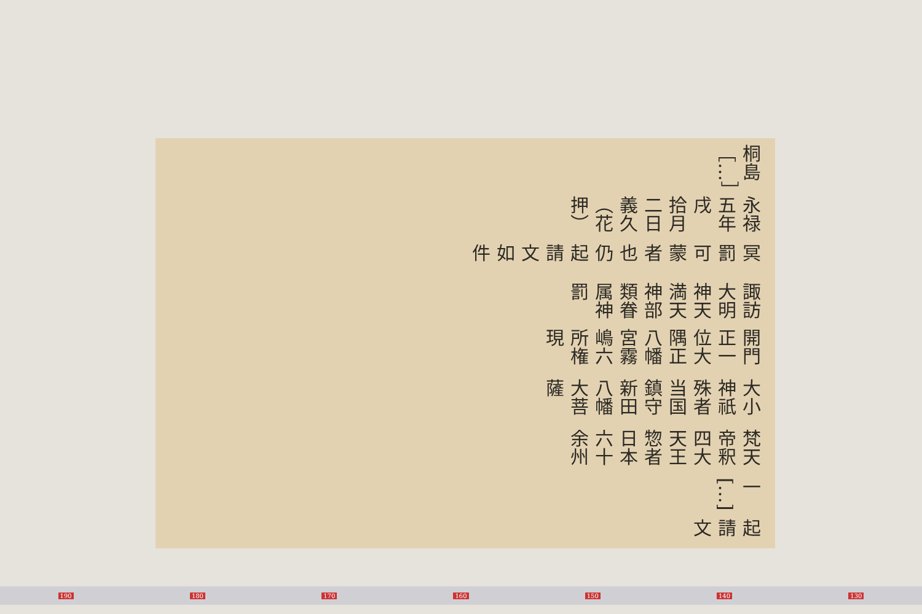起請文
一 […]
梵天帝釈四大天王惣者日本六十余州
大小神祇殊者当国鎮守新田八幡大菩薩
開門正一位大隅正八幡宮霧嶋六所権現
諏訪大明神天満天神部類眷属神罰
冥罰可蒙者也 仍起請文如件
永禄五年 戌 拾月二日 義久（花押）
桐島［…］
190 180 170 160 150 140 130